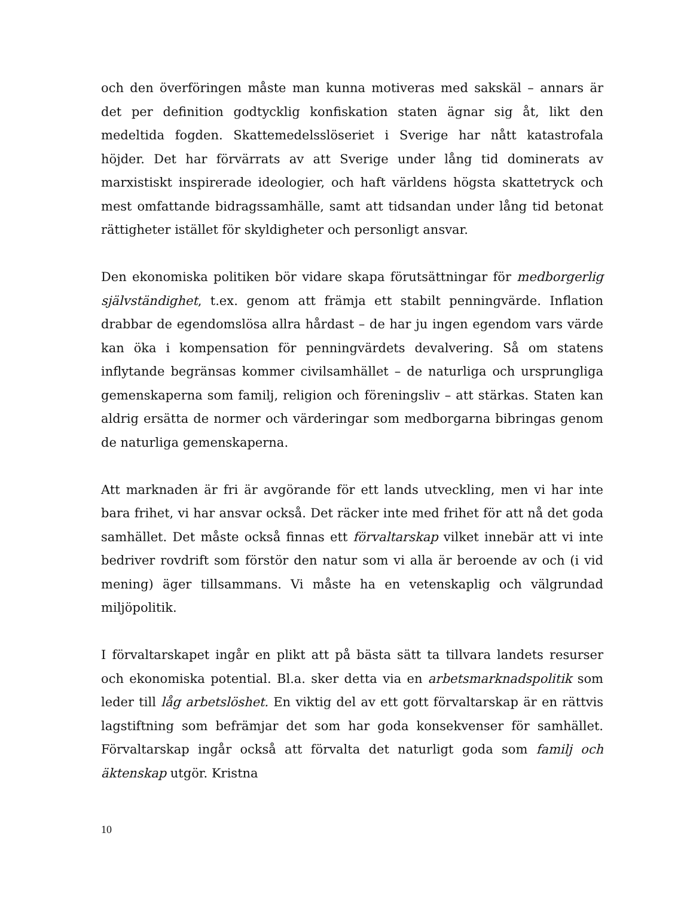och den överföringen måste man kunna motiveras med sakskäl – annars är det per definition godtycklig konfiskation staten ägnar sig åt, likt den medeltida fogden. Skattemedelsslöseriet i Sverige har nått katastrofala höjder. Det har förvärrats av att Sverige under lång tid dominerats av marxistiskt inspirerade ideologier, och haft världens högsta skattetryck och mest omfattande bidragssamhälle, samt att tidsandan under lång tid betonat rättigheter istället för skyldigheter och personligt ansvar.
Den ekonomiska politiken bör vidare skapa förutsättningar för medborgerlig självständighet, t.ex. genom att främja ett stabilt penningvärde. Inflation drabbar de egendomslösa allra hårdast – de har ju ingen egendom vars värde kan öka i kompensation för penningvärdets devalvering. Så om statens inflytande begränsas kommer civilsamhället – de naturliga och ursprungliga gemenskaperna som familj, religion och föreningsliv – att stärkas. Staten kan aldrig ersätta de normer och värderingar som medborgarna bibringas genom de naturliga gemenskaperna.
Att marknaden är fri är avgörande för ett lands utveckling, men vi har inte bara frihet, vi har ansvar också. Det räcker inte med frihet för att nå det goda samhället. Det måste också finnas ett förvaltarskap vilket innebär att vi inte bedriver rovdrift som förstör den natur som vi alla är beroende av och (i vid mening) äger tillsammans. Vi måste ha en vetenskaplig och välgrundad miljöpolitik.
I förvaltarskapet ingår en plikt att på bästa sätt ta tillvara landets resurser och ekonomiska potential. Bl.a. sker detta via en arbetsmarknadspolitik som leder till låg arbetslöshet. En viktig del av ett gott förvaltarskap är en rättvis lagstiftning som befrämjar det som har goda konsekvenser för samhället. Förvaltarskap ingår också att förvalta det naturligt goda som familj och äktenskap utgör. Kristna
10